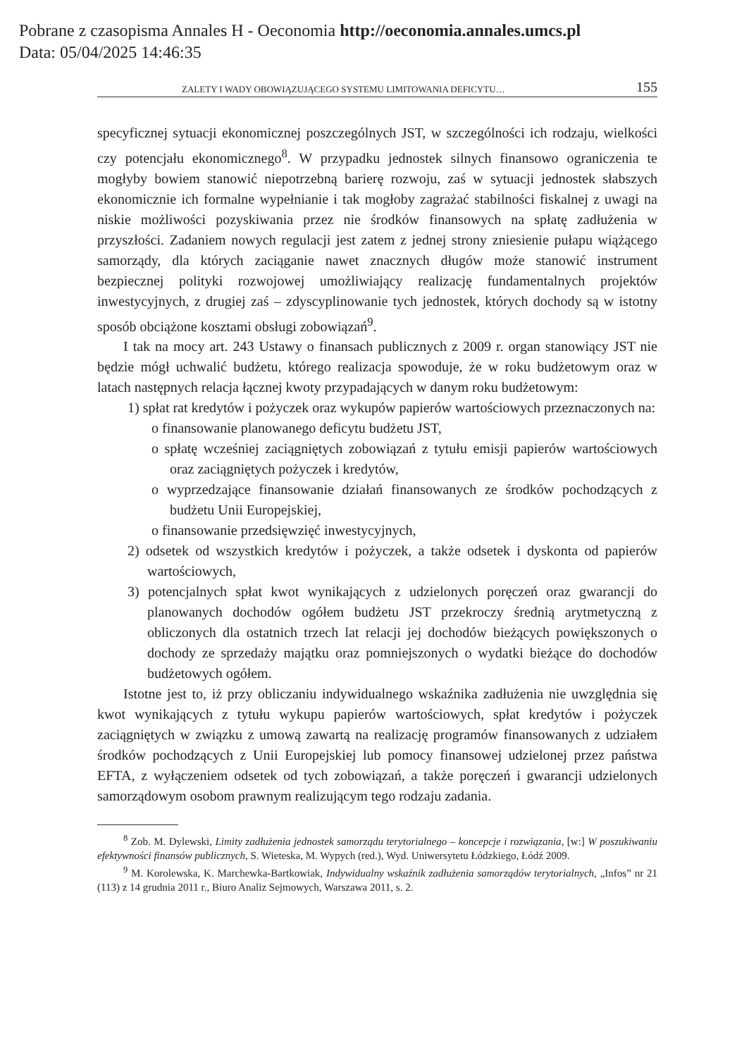Pobrane z czasopisma Annales H - Oeconomia http://oeconomia.annales.umcs.pl
Data: 05/04/2025 14:46:35
ZALETY I WADY OBOWIĄZUJĄCEGO SYSTEMU LIMITOWANIA DEFICYTU… 155
specyficznej sytuacji ekonomicznej poszczególnych JST, w szczególności ich rodzaju, wielkości czy potencjału ekonomicznego<sup>8</sup>. W przypadku jednostek silnych finansowo ograniczenia te mogłyby bowiem stanowić niepotrzebną barierę rozwoju, zaś w sytuacji jednostek słabszych ekonomicznie ich formalne wypełnianie i tak mogłoby zagrażać stabilności fiskalnej z uwagi na niskie możliwości pozyskiwania przez nie środków finansowych na spłatę zadłużenia w przyszłości. Zadaniem nowych regulacji jest zatem z jednej strony zniesienie pułapu wiążącego samorządy, dla których zaciąganie nawet znacznych długów może stanowić instrument bezpiecznej polityki rozwojowej umożliwiający realizację fundamentalnych projektów inwestycyjnych, z drugiej zaś – zdyscyplinowanie tych jednostek, których dochody są w istotny sposób obciążone kosztami obsługi zobowiązań<sup>9</sup>.
I tak na mocy art. 243 Ustawy o finansach publicznych z 2009 r. organ stanowiący JST nie będzie mógł uchwalić budżetu, którego realizacja spowoduje, że w roku budżetowym oraz w latach następnych relacja łącznej kwoty przypadających w danym roku budżetowym:
1) spłat rat kredytów i pożyczek oraz wykupów papierów wartościowych przeznaczonych na:
o finansowanie planowanego deficytu budżetu JST,
o spłatę wcześniej zaciągniętych zobowiązań z tytułu emisji papierów wartościowych oraz zaciągniętych pożyczek i kredytów,
o wyprzedzające finansowanie działań finansowanych ze środków pochodzących z budżetu Unii Europejskiej,
o finansowanie przedsięwzięć inwestycyjnych,
2) odsetek od wszystkich kredytów i pożyczek, a także odsetek i dyskonta od papierów wartościowych,
3) potencjalnych spłat kwot wynikających z udzielonych poręczeń oraz gwarancji do planowanych dochodów ogółem budżetu JST przekroczy średnią arytmetyczną z obliczonych dla ostatnich trzech lat relacji jej dochodów bieżących powiększonych o dochody ze sprzedaży majątku oraz pomniejszonych o wydatki bieżące do dochodów budżetowych ogółem.
Istotne jest to, iż przy obliczaniu indywidualnego wskaźnika zadłużenia nie uwzględnia się kwot wynikających z tytułu wykupu papierów wartościowych, spłat kredytów i pożyczek zaciągniętych w związku z umową zawartą na realizację programów finansowanych z udziałem środków pochodzących z Unii Europejskiej lub pomocy finansowej udzielonej przez państwa EFTA, z wyłączeniem odsetek od tych zobowiązań, a także poręczeń i gwarancji udzielonych samorządowym osobom prawnym realizującym tego rodzaju zadania.
<sup>8</sup> Zob. M. Dylewski, Limity zadłużenia jednostek samorządu terytorialnego – koncepcje i rozwiązania, [w:] W poszukiwaniu efektywności finansów publicznych, S. Wieteska, M. Wypych (red.), Wyd. Uniwersytetu Łódzkiego, Łódź 2009.
<sup>9</sup> M. Korolewska, K. Marchewka-Bartkowiak, Indywidualny wskaźnik zadłużenia samorządów terytorialnych, „Infos” nr 21 (113) z 14 grudnia 2011 r., Biuro Analiz Sejmowych, Warszawa 2011, s. 2.